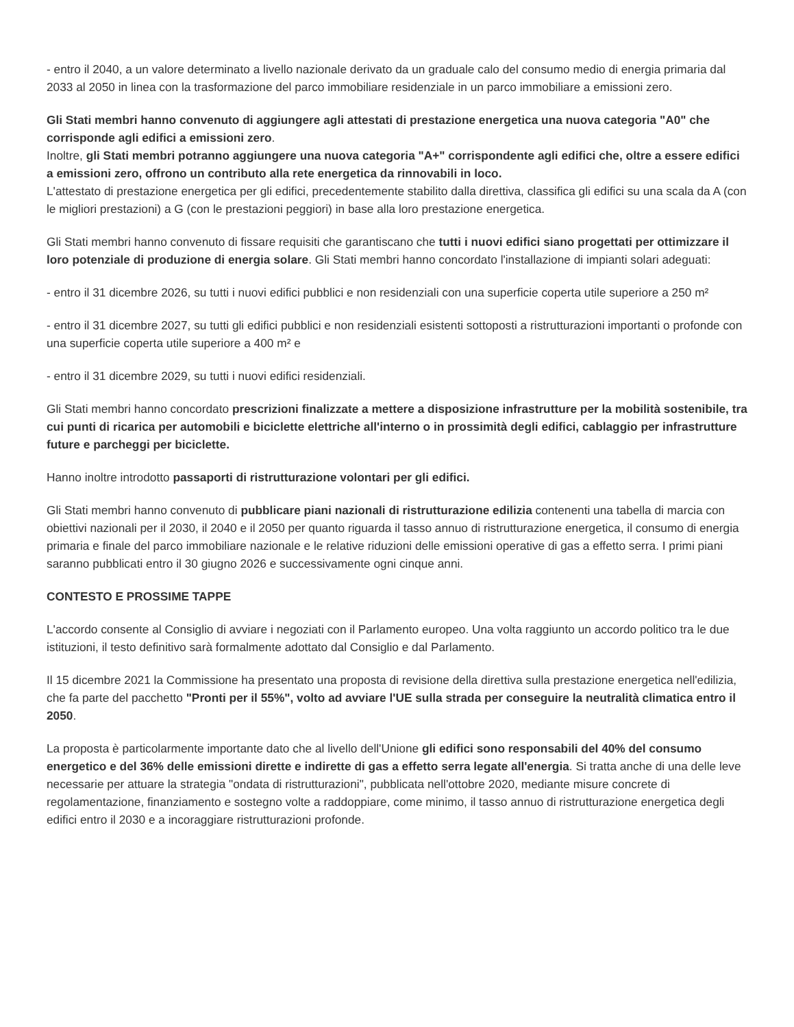- entro il 2040, a un valore determinato a livello nazionale derivato da un graduale calo del consumo medio di energia primaria dal 2033 al 2050 in linea con la trasformazione del parco immobiliare residenziale in un parco immobiliare a emissioni zero.
Gli Stati membri hanno convenuto di aggiungere agli attestati di prestazione energetica una nuova categoria "A0" che corrisponde agli edifici a emissioni zero.
Inoltre, gli Stati membri potranno aggiungere una nuova categoria "A+" corrispondente agli edifici che, oltre a essere edifici a emissioni zero, offrono un contributo alla rete energetica da rinnovabili in loco.
L'attestato di prestazione energetica per gli edifici, precedentemente stabilito dalla direttiva, classifica gli edifici su una scala da A (con le migliori prestazioni) a G (con le prestazioni peggiori) in base alla loro prestazione energetica.
Gli Stati membri hanno convenuto di fissare requisiti che garantiscano che tutti i nuovi edifici siano progettati per ottimizzare il loro potenziale di produzione di energia solare. Gli Stati membri hanno concordato l'installazione di impianti solari adeguati:
- entro il 31 dicembre 2026, su tutti i nuovi edifici pubblici e non residenziali con una superficie coperta utile superiore a 250 m²
- entro il 31 dicembre 2027, su tutti gli edifici pubblici e non residenziali esistenti sottoposti a ristrutturazioni importanti o profonde con una superficie coperta utile superiore a 400 m² e
- entro il 31 dicembre 2029, su tutti i nuovi edifici residenziali.
Gli Stati membri hanno concordato prescrizioni finalizzate a mettere a disposizione infrastrutture per la mobilità sostenibile, tra cui punti di ricarica per automobili e biciclette elettriche all'interno o in prossimità degli edifici, cablaggio per infrastrutture future e parcheggi per biciclette.
Hanno inoltre introdotto passaporti di ristrutturazione volontari per gli edifici.
Gli Stati membri hanno convenuto di pubblicare piani nazionali di ristrutturazione edilizia contenenti una tabella di marcia con obiettivi nazionali per il 2030, il 2040 e il 2050 per quanto riguarda il tasso annuo di ristrutturazione energetica, il consumo di energia primaria e finale del parco immobiliare nazionale e le relative riduzioni delle emissioni operative di gas a effetto serra. I primi piani saranno pubblicati entro il 30 giugno 2026 e successivamente ogni cinque anni.
CONTESTO E PROSSIME TAPPE
L'accordo consente al Consiglio di avviare i negoziati con il Parlamento europeo. Una volta raggiunto un accordo politico tra le due istituzioni, il testo definitivo sarà formalmente adottato dal Consiglio e dal Parlamento.
Il 15 dicembre 2021 la Commissione ha presentato una proposta di revisione della direttiva sulla prestazione energetica nell'edilizia, che fa parte del pacchetto "Pronti per il 55%", volto ad avviare l'UE sulla strada per conseguire la neutralità climatica entro il 2050.
La proposta è particolarmente importante dato che al livello dell'Unione gli edifici sono responsabili del 40% del consumo energetico e del 36% delle emissioni dirette e indirette di gas a effetto serra legate all'energia. Si tratta anche di una delle leve necessarie per attuare la strategia "ondata di ristrutturazioni", pubblicata nell'ottobre 2020, mediante misure concrete di regolamentazione, finanziamento e sostegno volte a raddoppiare, come minimo, il tasso annuo di ristrutturazione energetica degli edifici entro il 2030 e a incoraggiare ristrutturazioni profonde.